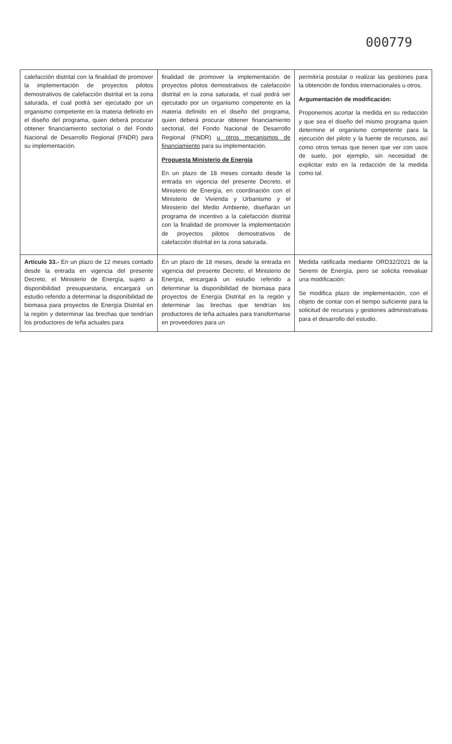000779
| calefacción distrital con la finalidad de promover la implementación de proyectos pilotos demostrativos de calefacción distrital en la zona saturada, el cual podrá ser ejecutado por un organismo competente en la materia definido en el diseño del programa, quien deberá procurar obtener financiamiento sectorial o del Fondo Nacional de Desarrollo Regional (FNDR) para su implementación. | finalidad de promover la implementación de proyectos pilotos demostrativos de calefacción distrital en la zona saturada, el cual podrá ser ejecutado por un organismo competente en la materia definido en el diseño del programa, quien deberá procurar obtener financiamiento sectorial, del Fondo Nacional de Desarrollo Regional (FNDR) u otros mecanismos de financiamiento para su implementación. Propuesta Ministerio de Energía En un plazo de 18 meses contado desde la entrada en vigencia del presente Decreto, el Ministerio de Energía, en coordinación con el Ministerio de Vivienda y Urbanismo y el Ministerio del Medio Ambiente, diseñarán un programa de incentivo a la calefacción distrital con la finalidad de promover la implementación de proyectos pilotos demostrativos de calefacción distrital en la zona saturada. | permitiría postular o realizar las gestiones para la obtención de fondos internacionales u otros. Argumentación de modificación: Proponemos acortar la medida en su redacción y que sea el diseño del mismo programa quien determine el organismo competente para la ejecución del piloto y la fuente de recursos, así como otros temas que tienen que ver con usos de suelo, por ejemplo, sin necesidad de explicitar esto en la redacción de la medida como tal. |
| Artículo 33.- En un plazo de 12 meses contado desde la entrada en vigencia del presente Decreto, el Ministerio de Energía, sujeto a disponibilidad presupuestaria, encargará un estudio referido a determinar la disponibilidad de biomasa para proyectos de Energía Distrital en la región y determinar las brechas que tendrían los productores de leña actuales para | En un plazo de 18 meses, desde la entrada en vigencia del presente Decreto, el Ministerio de Energía, encargará un estudio referido a determinar la disponibilidad de biomasa para proyectos de Energía Distrital en la región y determinar las brechas que tendrían los productores de leña actuales para transformarse en proveedores para un | Medida ratificada mediante ORD32/2021 de la Seremi de Energía, pero se solicita reevaluar una modificación: Se modifica plazo de implementación, con el objeto de contar con el tiempo suficiente para la solicitud de recursos y gestiones administrativas para el desarrollo del estudio. |